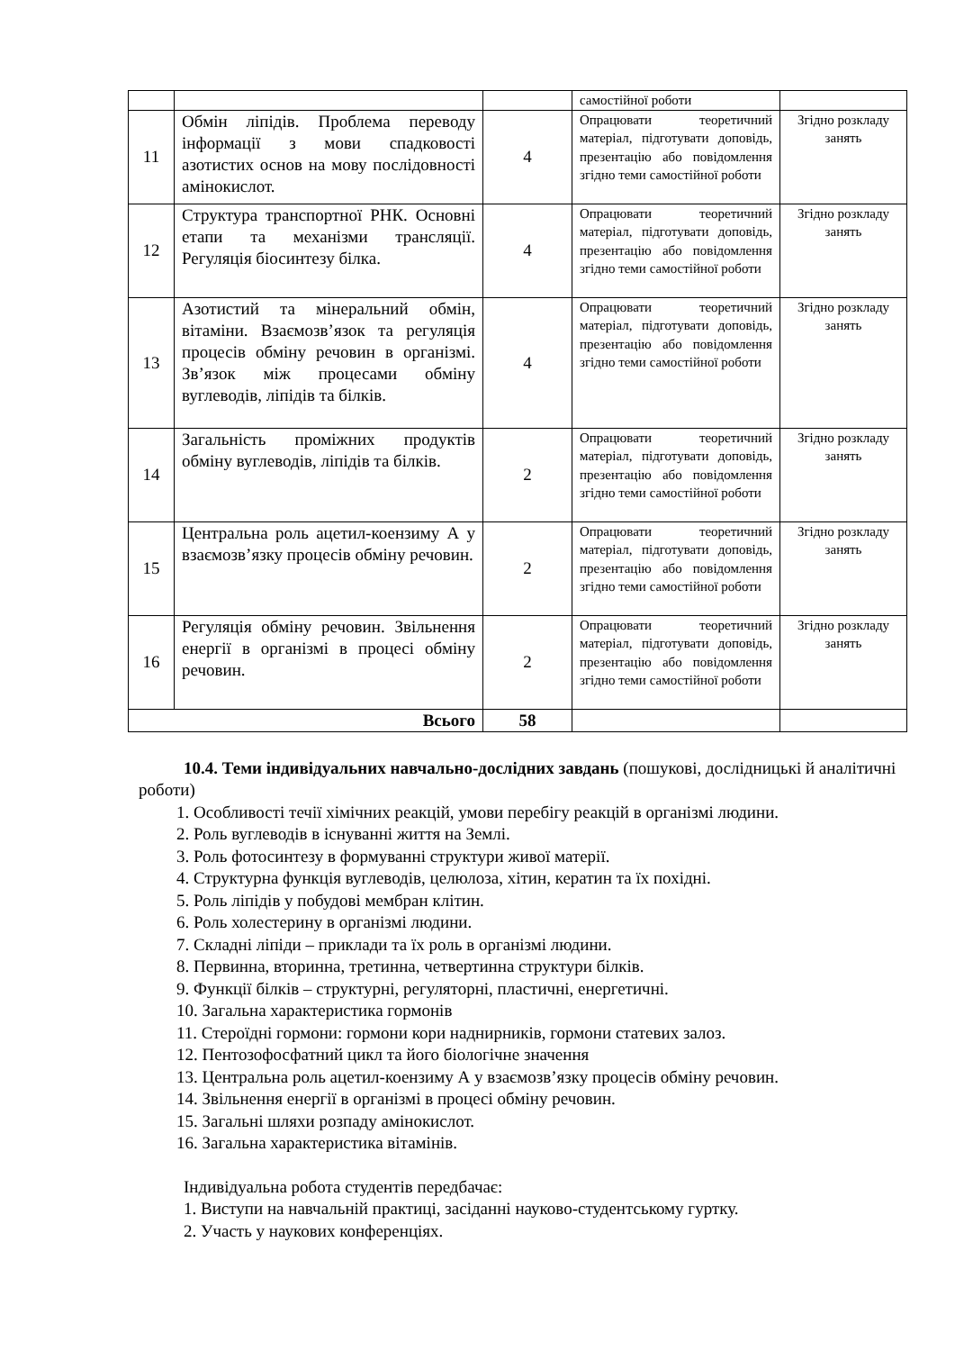| | | | самостійної роботи | |
| 11 | Обмін ліпідів. Проблема переводу інформації з мови спадковості азотистих основ на мову послідовності амінокислот. | 4 | Опрацювати теоретичний матеріал, підготувати доповідь, презентацію або повідомлення згідно теми самостійної роботи | Згідно розкладу занять |
| 12 | Структура транспортної РНК. Основні етапи та механізми трансляції. Регуляція біосинтезу білка. | 4 | Опрацювати теоретичний матеріал, підготувати доповідь, презентацію або повідомлення згідно теми самостійної роботи | Згідно розкладу занять |
| 13 | Азотистий та мінеральний обмін, вітаміни. Взаємозв’язок та регуляція процесів обміну речовин в організмі. Зв’язок між процесами обміну вуглеводів, ліпідів та білків. | 4 | Опрацювати теоретичний матеріал, підготувати доповідь, презентацію або повідомлення згідно теми самостійної роботи | Згідно розкладу занять |
| 14 | Загальність проміжних продуктів обміну вуглеводів, ліпідів та білків. | 2 | Опрацювати теоретичний матеріал, підготувати доповідь, презентацію або повідомлення згідно теми самостійної роботи | Згідно розкладу занять |
| 15 | Центральна роль ацетил-коензиму А у взаємозв’язку процесів обміну речовин. | 2 | Опрацювати теоретичний матеріал, підготувати доповідь, презентацію або повідомлення згідно теми самостійної роботи | Згідно розкладу занять |
| 16 | Регуляція обміну речовин. Звільнення енергії в організмі в процесі обміну речовин. | 2 | Опрацювати теоретичний матеріал, підготувати доповідь, презентацію або повідомлення згідно теми самостійної роботи | Згідно розкладу занять |
| Всього | | 58 | | |
10.4. Теми індивідуальних навчально-дослідних завдань (пошукові, дослідницькі й аналітичні роботи)
1. Особливості течії хімічних реакцій, умови перебігу реакцій в організмі людини.
2. Роль вуглеводів в існуванні життя на Землі.
3. Роль фотосинтезу в формуванні структури живої матерії.
4. Структурна функція вуглеводів, целюлоза, хітин, кератин та їх похідні.
5. Роль ліпідів у побудові мембран клітин.
6. Роль холестерину в організмі людини.
7. Складні ліпіди – приклади та їх роль в організмі людини.
8. Первинна, вторинна, третинна, четвертинна структури білків.
9. Функції білків – структурні, регуляторні, пластичні, енергетичні.
10. Загальна характеристика гормонів
11. Стероїдні гормони: гормони кори наднирників, гормони статевих залоз.
12. Пентозофосфатний цикл та його біологічне значення
13. Центральна роль ацетил-коензиму А у взаємозв’язку процесів обміну речовин.
14. Звільнення енергії в організмі в процесі обміну речовин.
15. Загальні шляхи розпаду амінокислот.
16. Загальна характеристика вітамінів.
Індивідуальна робота студентів передбачає:
1. Виступи на навчальній практиці, засіданні науково-студентському гуртку.
2. Участь у наукових конференціях.